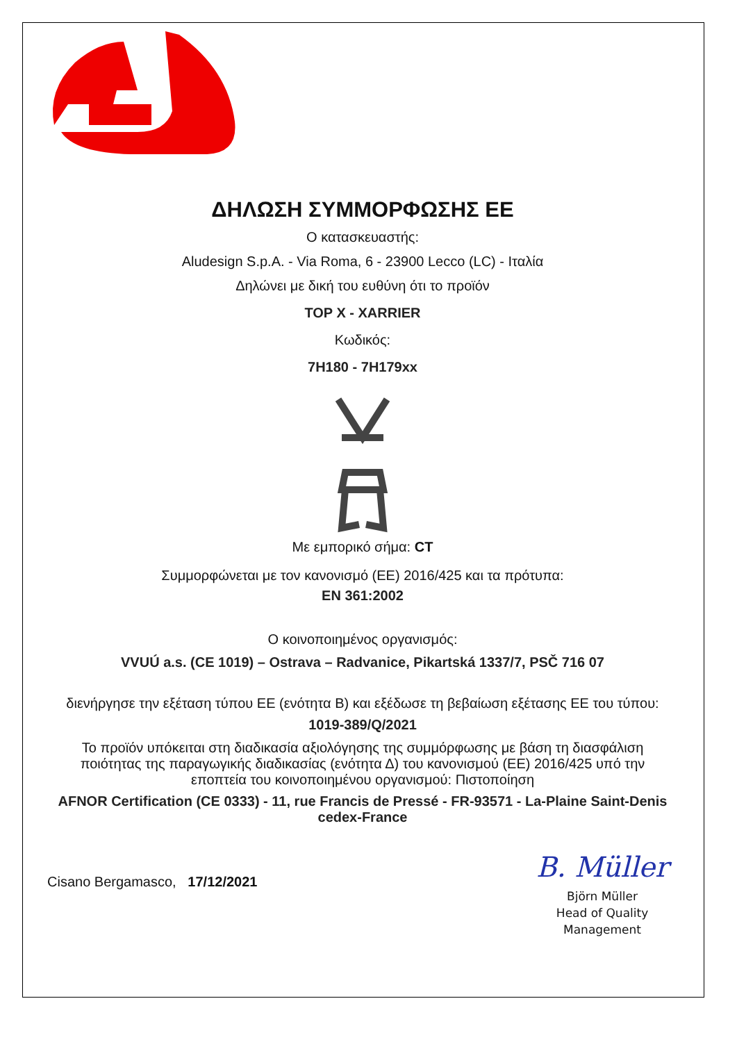ΔΗΛΩΣΗ ΣΥΜΜΟΡΦΩΣΗΣ ΕΕ
Ο κατασκευαστής:
Aludesign S.p.A. - Via Roma, 6 - 23900 Lecco (LC) - Ιταλία
Δηλώνει με δική του ευθύνη ότι το προϊόν
TOP X - XARRIER
Κωδικός:
7H180 - 7H179xx
Με εμπορικό σήμα: CT
Συμμορφώνεται με τον κανονισμό (ΕΕ) 2016/425 και τα πρότυπα:
EN 361:2002
Ο κοινοποιημένος οργανισμός:
VVUÚ a.s. (CE 1019) – Ostrava – Radvanice, Pikartská 1337/7, PSČ 716 07
διενήργησε την εξέταση τύπου ΕΕ (ενότητα Β) και εξέδωσε τη βεβαίωση εξέτασης ΕΕ του τύπου:
1019-389/Q/2021
Το προϊόν υπόκειται στη διαδικασία αξιολόγησης της συμμόρφωσης με βάση τη διασφάλιση ποιότητας της παραγωγικής διαδικασίας (ενότητα Δ) του κανονισμού (ΕΕ) 2016/425 υπό την εποπτεία του κοινοποιημένου οργανισμού: Πιστοποίηση
AFNOR Certification (CE 0333) - 11, rue Francis de Pressé - FR-93571 - La-Plaine Saint-Denis cedex-France
Cisano Bergamasco, 17/12/2021
B. Müller
Björn Müller
Head of Quality
Management